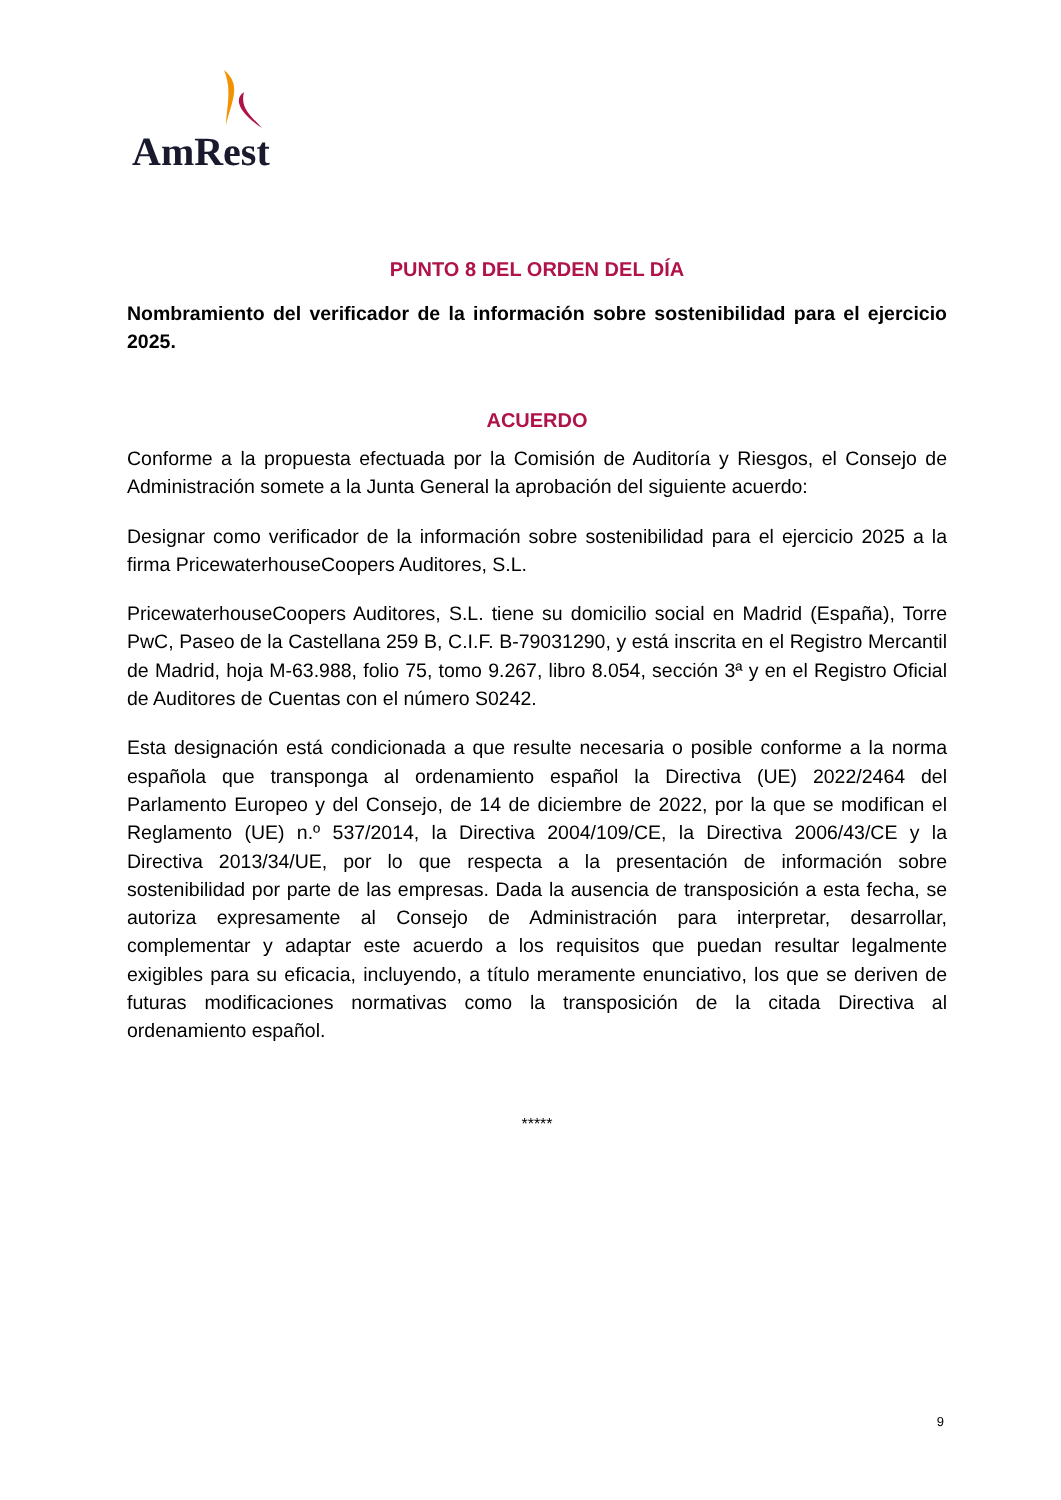AmRest
PUNTO 8 DEL ORDEN DEL DÍA
Nombramiento del verificador de la información sobre sostenibilidad para el ejercicio 2025.
ACUERDO
Conforme a la propuesta efectuada por la Comisión de Auditoría y Riesgos, el Consejo de Administración somete a la Junta General la aprobación del siguiente acuerdo:
Designar como verificador de la información sobre sostenibilidad para el ejercicio 2025 a la firma PricewaterhouseCoopers Auditores, S.L.
PricewaterhouseCoopers Auditores, S.L. tiene su domicilio social en Madrid (España), Torre PwC, Paseo de la Castellana 259 B, C.I.F. B-79031290, y está inscrita en el Registro Mercantil de Madrid, hoja M-63.988, folio 75, tomo 9.267, libro 8.054, sección 3ª y en el Registro Oficial de Auditores de Cuentas con el número S0242.
Esta designación está condicionada a que resulte necesaria o posible conforme a la norma española que transponga al ordenamiento español la Directiva (UE) 2022/2464 del Parlamento Europeo y del Consejo, de 14 de diciembre de 2022, por la que se modifican el Reglamento (UE) n.º 537/2014, la Directiva 2004/109/CE, la Directiva 2006/43/CE y la Directiva 2013/34/UE, por lo que respecta a la presentación de información sobre sostenibilidad por parte de las empresas. Dada la ausencia de transposición a esta fecha, se autoriza expresamente al Consejo de Administración para interpretar, desarrollar, complementar y adaptar este acuerdo a los requisitos que puedan resultar legalmente exigibles para su eficacia, incluyendo, a título meramente enunciativo, los que se deriven de futuras modificaciones normativas como la transposición de la citada Directiva al ordenamiento español.
*****
9